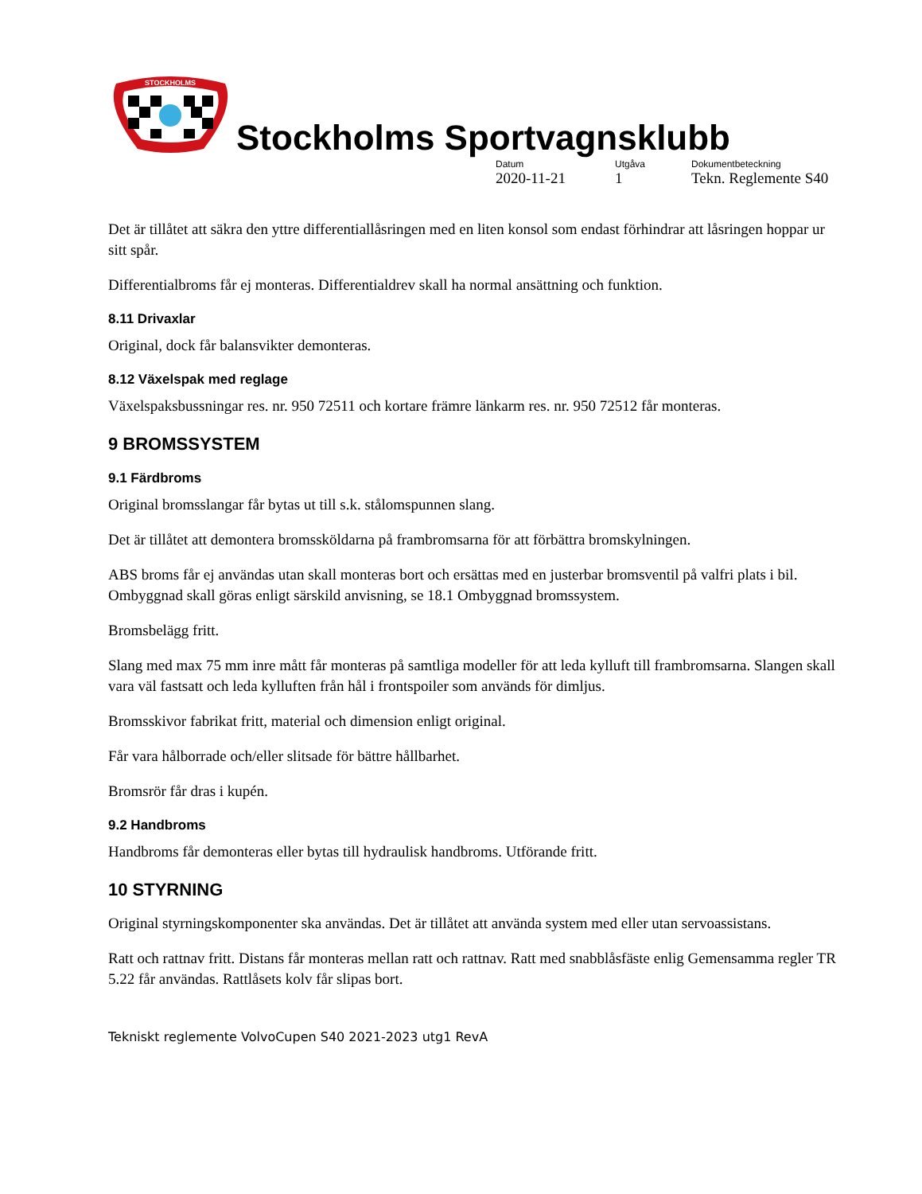STOCKHOLMS
Stockholms Sportvagnsklubb
Datum
2020-11-21
Utgåva
1
Dokumentbeteckning
Tekn. Reglemente S40
Det är tillåtet att säkra den yttre differentiallåsringen med en liten konsol som endast förhindrar att låsringen hoppar ur sitt spår.
Differentialbroms får ej monteras. Differentialdrev skall ha normal ansättning och funktion.
8.11 Drivaxlar
Original, dock får balansvikter demonteras.
8.12 Växelspak med reglage
Växelspaksbussningar res. nr. 950 72511 och kortare främre länkarm res. nr. 950 72512 får monteras.
9 BROMSSYSTEM
9.1 Färdbroms
Original bromsslangar får bytas ut till s.k. stålomspunnen slang.
Det är tillåtet att demontera bromssköldarna på frambromsarna för att förbättra bromskylningen.
ABS broms får ej användas utan skall monteras bort och ersättas med en justerbar bromsventil på valfri plats i bil. Ombyggnad skall göras enligt särskild anvisning, se 18.1 Ombyggnad bromssystem.
Bromsbelägg fritt.
Slang med max 75 mm inre mått får monteras på samtliga modeller för att leda kylluft till frambromsarna. Slangen skall vara väl fastsatt och leda kylluften från hål i frontspoiler som används för dimljus.
Bromsskivor fabrikat fritt, material och dimension enligt original.
Får vara hålborrade och/eller slitsade för bättre hållbarhet.
Bromsrör får dras i kupén.
9.2 Handbroms
Handbroms får demonteras eller bytas till hydraulisk handbroms. Utförande fritt.
10 STYRNING
Original styrningskomponenter ska användas. Det är tillåtet att använda system med eller utan servoassistans.
Ratt och rattnav fritt. Distans får monteras mellan ratt och rattnav. Ratt med snabblåsfäste enlig Gemensamma regler TR 5.22 får användas. Rattlåsets kolv får slipas bort.
Tekniskt reglemente VolvoCupen S40 2021-2023 utg1 RevA